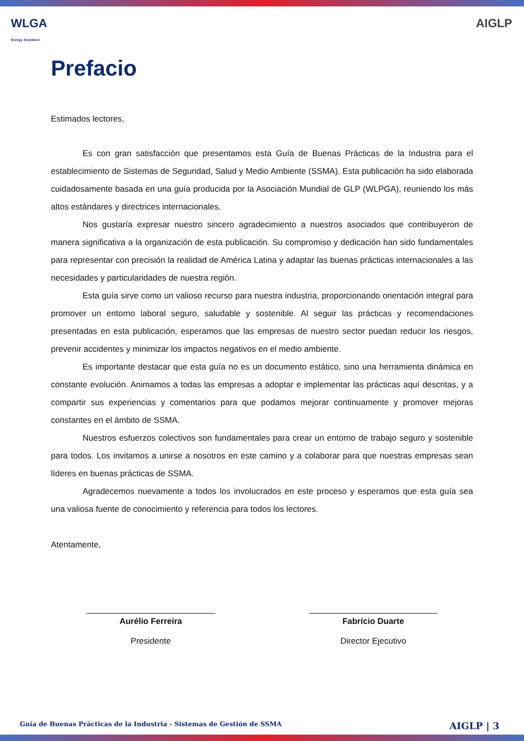WLGA
Energy Anywhere
AIGLP
Prefacio
Estimados lectores,
Es con gran satisfacción que presentamos esta Guía de Buenas Prácticas de la Industria para el establecimiento de Sistemas de Seguridad, Salud y Medio Ambiente (SSMA). Esta publicación ha sido elaborada cuidadosamente basada en una guía producida por la Asociación Mundial de GLP (WLPGA), reuniendo los más altos estándares y directrices internacionales.
Nos gustaría expresar nuestro sincero agradecimiento a nuestros asociados que contribuyeron de manera significativa a la organización de esta publicación. Su compromiso y dedicación han sido fundamentales para representar con precisión la realidad de América Latina y adaptar las buenas prácticas internacionales a las necesidades y particularidades de nuestra región.
Esta guía sirve como un valioso recurso para nuestra industria, proporcionando orientación integral para promover un entorno laboral seguro, saludable y sostenible. Al seguir las prácticas y recomendaciones presentadas en esta publicación, esperamos que las empresas de nuestro sector puedan reducir los riesgos, prevenir accidentes y minimizar los impactos negativos en el medio ambiente.
Es importante destacar que esta guía no es un documento estático, sino una herramienta dinámica en constante evolución. Animamos a todas las empresas a adoptar e implementar las prácticas aquí descritas, y a compartir sus experiencias y comentarios para que podamos mejorar continuamente y promover mejoras constantes en el ámbito de SSMA.
Nuestros esfuerzos colectivos son fundamentales para crear un entorno de trabajo seguro y sostenible para todos. Los invitamos a unirse a nosotros en este camino y a colaborar para que nuestras empresas sean líderes en buenas prácticas de SSMA.
Agradecemos nuevamente a todos los involucrados en este proceso y esperamos que esta guía sea una valiosa fuente de conocimiento y referencia para todos los lectores.
Atentamente,
Aurélio Ferreira
Presidente
Fabrício Duarte
Director Ejecutivo
Guía de Buenas Prácticas de la Industria - Sistemas de Gestión de SSMA AIGLP | 3